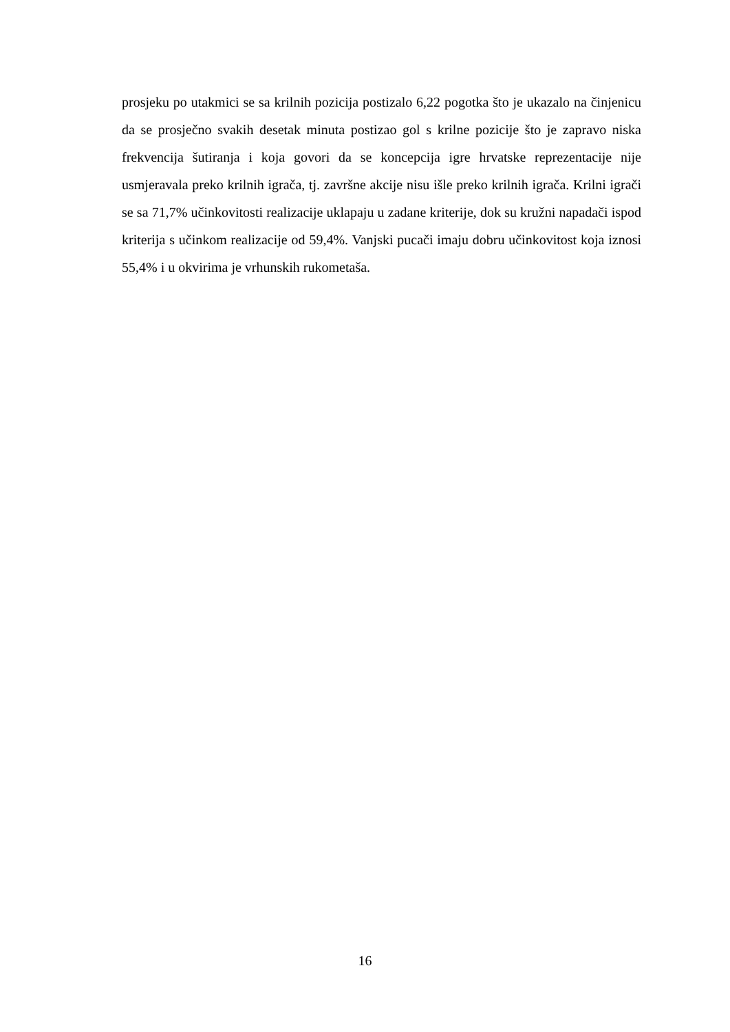prosjeku po utakmici se sa krilnih pozicija postizalo 6,22 pogotka što je ukazalo na činjenicu da se prosječno svakih desetak minuta postizao gol s krilne pozicije što je zapravo niska frekvencija šutiranja i koja govori da se koncepcija igre hrvatske reprezentacije nije usmjeravala preko krilnih igrača, tj. završne akcije nisu išle preko krilnih igrača. Krilni igrači se sa 71,7% učinkovitosti realizacije uklapaju u zadane kriterije, dok su kružni napadači ispod kriterija s učinkom realizacije od 59,4%. Vanjski pucači imaju dobru učinkovitost koja iznosi 55,4% i u okvirima je vrhunskih rukometaša.
16